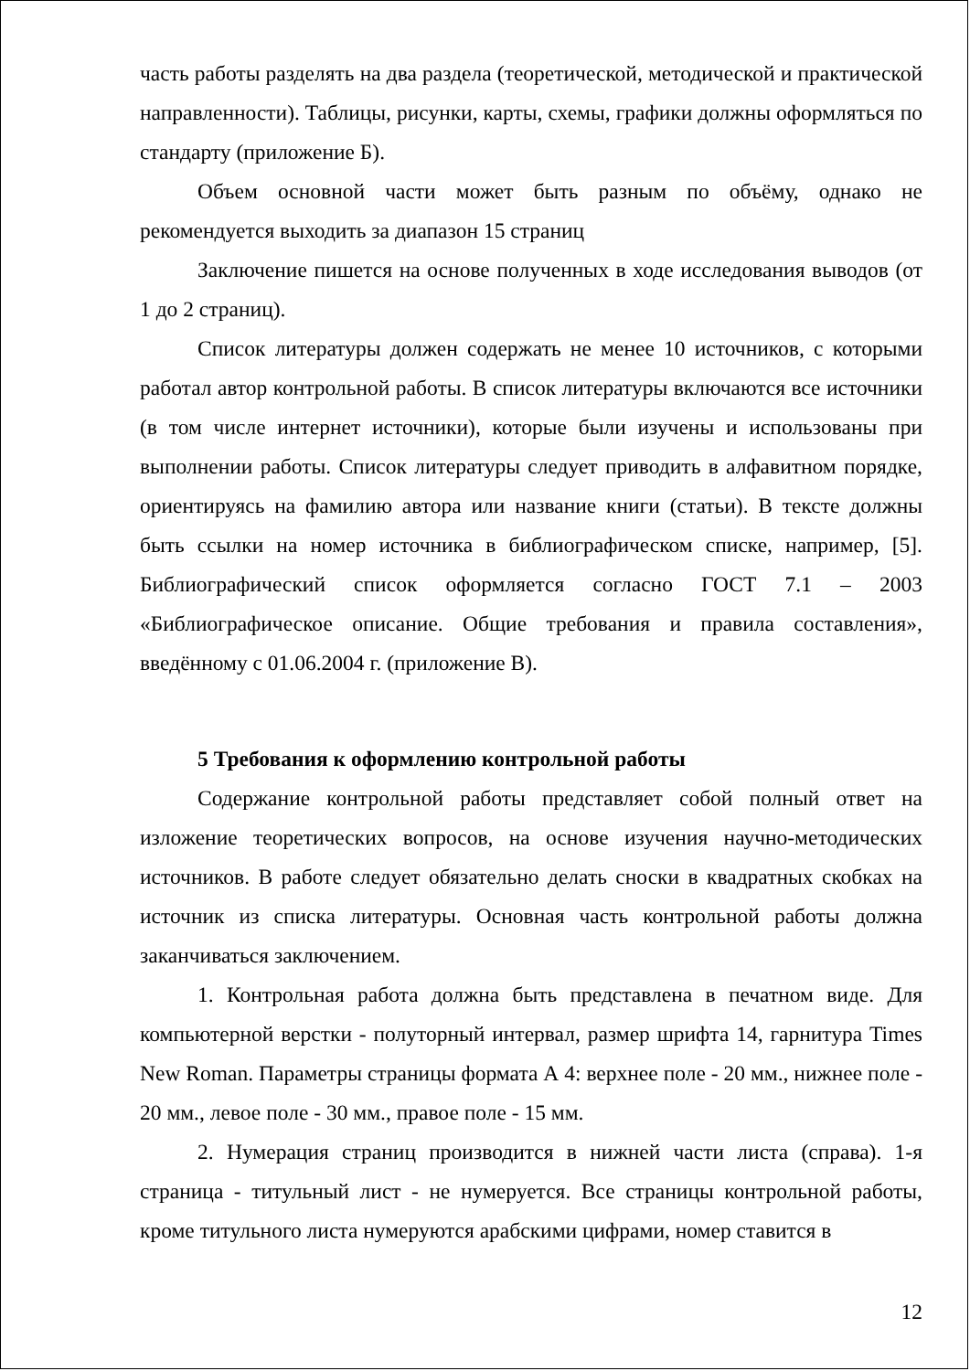часть работы разделять на два раздела (теоретической, методической и практической направленности). Таблицы, рисунки, карты, схемы, графики должны оформляться по стандарту (приложение Б).
Объем основной части может быть разным по объёму, однако не рекомендуется выходить за диапазон 15 страниц
Заключение пишется на основе полученных в ходе исследования выводов (от 1 до 2 страниц).
Список литературы должен содержать не менее 10 источников, с которыми работал автор контрольной работы. В список литературы включаются все источники (в том числе интернет источники), которые были изучены и использованы при выполнении работы. Список литературы следует приводить в алфавитном порядке, ориентируясь на фамилию автора или название книги (статьи). В тексте должны быть ссылки на номер источника в библиографическом списке, например, [5]. Библиографический список оформляется согласно ГОСТ 7.1 – 2003 «Библиографическое описание. Общие требования и правила составления», введённому с 01.06.2004 г. (приложение В).
5 Требования к оформлению контрольной работы
Содержание контрольной работы представляет собой полный ответ на изложение теоретических вопросов, на основе изучения научно-методических источников. В работе следует обязательно делать сноски в квадратных скобках на источник из списка литературы. Основная часть контрольной работы должна заканчиваться заключением.
1. Контрольная работа должна быть представлена в печатном виде. Для компьютерной верстки - полуторный интервал, размер шрифта 14, гарнитура Times New Roman. Параметры страницы формата А 4: верхнее поле - 20 мм., нижнее поле - 20 мм., левое поле - 30 мм., правое поле - 15 мм.
2. Нумерация страниц производится в нижней части листа (справа). 1-я страница - титульный лист - не нумеруется. Все страницы контрольной работы, кроме титульного листа нумеруются арабскими цифрами, номер ставится в
12